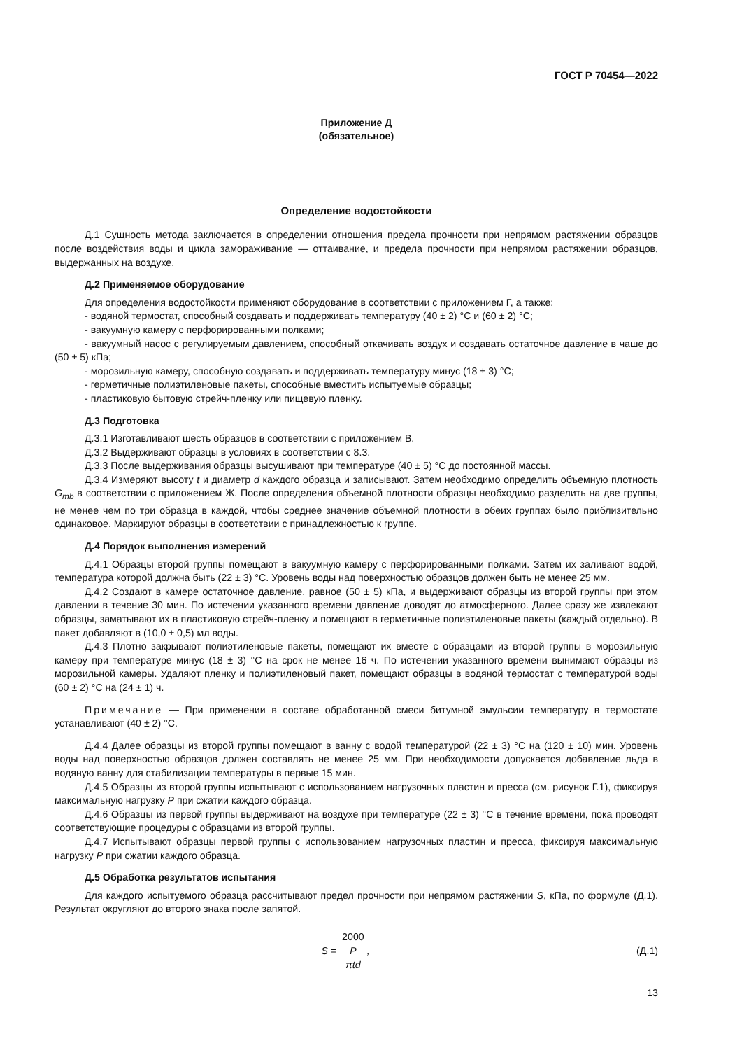ГОСТ Р 70454—2022
Приложение Д
(обязательное)
Определение водостойкости
Д.1 Сущность метода заключается в определении отношения предела прочности при непрямом растяжении образцов после воздействия воды и цикла замораживание — оттаивание, и предела прочности при непрямом растяжении образцов, выдержанных на воздухе.
Д.2 Применяемое оборудование
Для определения водостойкости применяют оборудование в соответствии с приложением Г, а также:
- водяной термостат, способный создавать и поддерживать температуру (40 ± 2) °С и (60 ± 2) °С;
- вакуумную камеру с перфорированными полками;
- вакуумный насос с регулируемым давлением, способный откачивать воздух и создавать остаточное давление в чаше до (50 ± 5) кПа;
- морозильную камеру, способную создавать и поддерживать температуру минус (18 ± 3) °С;
- герметичные полиэтиленовые пакеты, способные вместить испытуемые образцы;
- пластиковую бытовую стрейч-пленку или пищевую пленку.
Д.3 Подготовка
Д.3.1 Изготавливают шесть образцов в соответствии с приложением В.
Д.3.2 Выдерживают образцы в условиях в соответствии с 8.3.
Д.3.3 После выдерживания образцы высушивают при температуре (40 ± 5) °С до постоянной массы.
Д.3.4 Измеряют высоту t и диаметр d каждого образца и записывают. Затем необходимо определить объемную плотность G<sub>mb</sub> в соответствии с приложением Ж. После определения объемной плотности образцы необходимо разделить на две группы, не менее чем по три образца в каждой, чтобы среднее значение объемной плотности в обеих группах было приблизительно одинаковое. Маркируют образцы в соответствии с принадлежностью к группе.
Д.4 Порядок выполнения измерений
Д.4.1 Образцы второй группы помещают в вакуумную камеру с перфорированными полками. Затем их заливают водой, температура которой должна быть (22 ± 3) °С. Уровень воды над поверхностью образцов должен быть не менее 25 мм.
Д.4.2 Создают в камере остаточное давление, равное (50 ± 5) кПа, и выдерживают образцы из второй группы при этом давлении в течение 30 мин. По истечении указанного времени давление доводят до атмосферного. Далее сразу же извлекают образцы, заматывают их в пластиковую стрейч-пленку и помещают в герметичные полиэтиленовые пакеты (каждый отдельно). В пакет добавляют в (10,0 ± 0,5) мл воды.
Д.4.3 Плотно закрывают полиэтиленовые пакеты, помещают их вместе с образцами из второй группы в морозильную камеру при температуре минус (18 ± 3) °С на срок не менее 16 ч. По истечении указанного времени вынимают образцы из морозильной камеры. Удаляют пленку и полиэтиленовый пакет, помещают образцы в водяной термостат с температурой воды (60 ± 2) °С на (24 ± 1) ч.
Примечание — При применении в составе обработанной смеси битумной эмульсии температуру в термостате устанавливают (40 ± 2) °С.
Д.4.4 Далее образцы из второй группы помещают в ванну с водой температурой (22 ± 3) °С на (120 ± 10) мин. Уровень воды над поверхностью образцов должен составлять не менее 25 мм. При необходимости допускается добавление льда в водяную ванну для стабилизации температуры в первые 15 мин.
Д.4.5 Образцы из второй группы испытывают с использованием нагрузочных пластин и пресса (см. рисунок Г.1), фиксируя максимальную нагрузку P при сжатии каждого образца.
Д.4.6 Образцы из первой группы выдерживают на воздухе при температуре (22 ± 3) °С в течение времени, пока проводят соответствующие процедуры с образцами из второй группы.
Д.4.7 Испытывают образцы первой группы с использованием нагрузочных пластин и пресса, фиксируя максимальную нагрузку P при сжатии каждого образца.
Д.5 Обработка результатов испытания
Для каждого испытуемого образца рассчитывают предел прочности при непрямом растяжении S, кПа, по формуле (Д.1). Результат округляют до второго знака после запятой.
S = 2000
P πtd,
(Д.1)
13